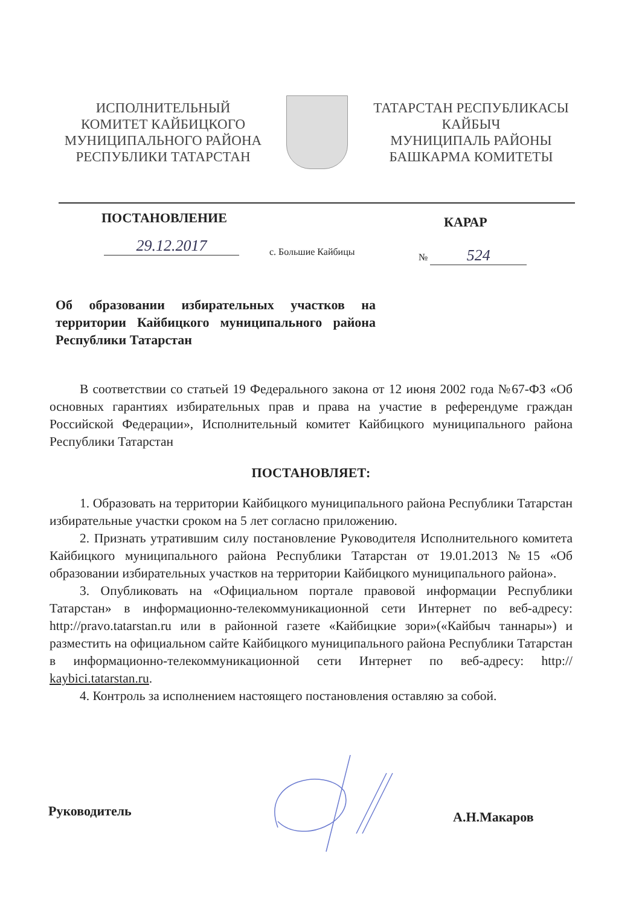ИСПОЛНИТЕЛЬНЫЙ
КОМИТЕТ КАЙБИЦКОГО
МУНИЦИПАЛЬНОГО РАЙОНА
РЕСПУБЛИКИ ТАТАРСТАН
ТАТАРСТАН РЕСПУБЛИКАСЫ
КАЙБЫЧ
МУНИЦИПАЛЬ РАЙОНЫ
БАШКАРМА КОМИТЕТЫ
ПОСТАНОВЛЕНИЕ КАРАР
29.12.2017 с. Большие Кайбицы № 524
Об образовании избирательных участков на территории Кайбицкого муниципального района Республики Татарстан
В соответствии со статьей 19 Федерального закона от 12 июня 2002 года №67-ФЗ «Об основных гарантиях избирательных прав и права на участие в референдуме граждан Российской Федерации», Исполнительный комитет Кайбицкого муниципального района Республики Татарстан
ПОСТАНОВЛЯЕТ:
1. Образовать на территории Кайбицкого муниципального района Республики Татарстан избирательные участки сроком на 5 лет согласно приложению.
2. Признать утратившим силу постановление Руководителя Исполнительного комитета Кайбицкого муниципального района Республики Татарстан от 19.01.2013 №15 «Об образовании избирательных участков на территории Кайбицкого муниципального района».
3. Опубликовать на «Официальном портале правовой информации Республики Татарстан» в информационно-телекоммуникационной сети Интернет по веб-адресу: http://pravo.tatarstan.ru или в районной газете «Кайбицкие зори»(«Кайбыч таннары») и разместить на официальном сайте Кайбицкого муниципального района Республики Татарстан в информационно-телекоммуникационной сети Интернет по веб-адресу: http:// kaybici.tatarstan.ru.
4. Контроль за исполнением настоящего постановления оставляю за собой.
Руководитель А.Н.Макаров